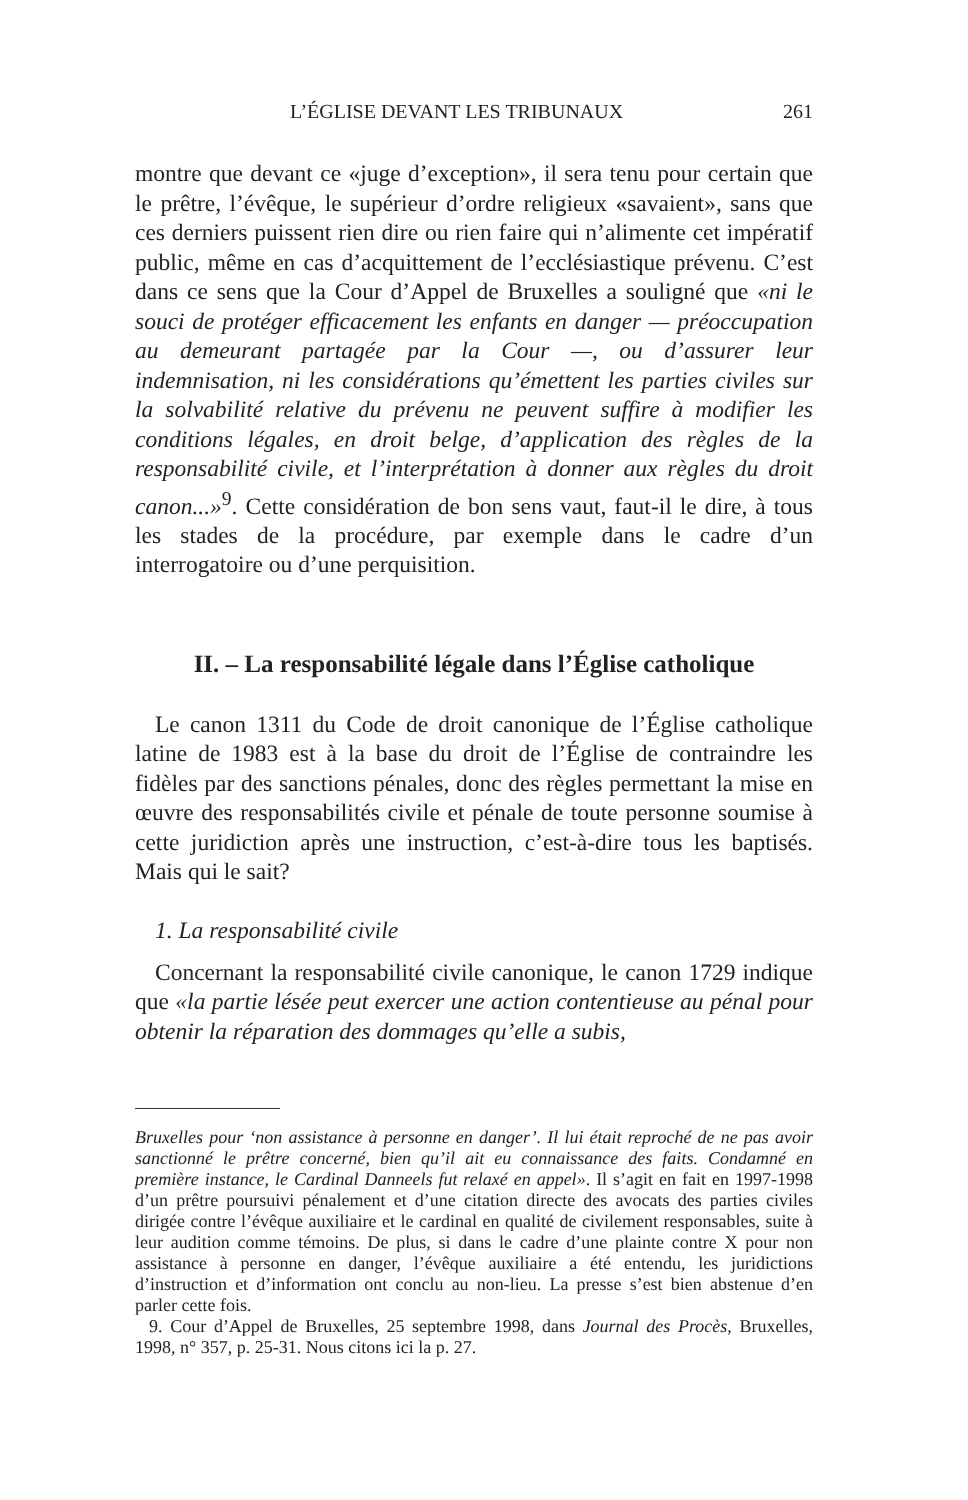L’ÉGLISE DEVANT LES TRIBUNAUX 261
montre que devant ce «juge d’exception», il sera tenu pour certain que le prêtre, l’évêque, le supérieur d’ordre religieux «savaient», sans que ces derniers puissent rien dire ou rien faire qui n’alimente cet impératif public, même en cas d’acquittement de l’ecclésiastique prévenu. C’est dans ce sens que la Cour d’Appel de Bruxelles a souligné que «ni le souci de protéger efficacement les enfants en danger — préoccupation au demeurant partagée par la Cour —, ou d’assurer leur indemnisation, ni les considérations qu’émettent les parties civiles sur la solvabilité relative du prévenu ne peuvent suffire à modifier les conditions légales, en droit belge, d’application des règles de la responsabilité civile, et l’interprétation à donner aux règles du droit canon...»<sup>9</sup>. Cette considération de bon sens vaut, faut-il le dire, à tous les stades de la procédure, par exemple dans le cadre d’un interrogatoire ou d’une perquisition.
II. – La responsabilité légale dans l’Église catholique
Le canon 1311 du Code de droit canonique de l’Église catholique latine de 1983 est à la base du droit de l’Église de contraindre les fidèles par des sanctions pénales, donc des règles permettant la mise en œuvre des responsabilités civile et pénale de toute personne soumise à cette juridiction après une instruction, c’est-à-dire tous les baptisés. Mais qui le sait?
1. La responsabilité civile
Concernant la responsabilité civile canonique, le canon 1729 indique que «la partie lésée peut exercer une action contentieuse au pénal pour obtenir la réparation des dommages qu’elle a subis,
Bruxelles pour ‘non assistance à personne en danger’. Il lui était reproché de ne pas avoir sanctionné le prêtre concerné, bien qu’il ait eu connaissance des faits. Condamné en première instance, le Cardinal Danneels fut relaxé en appel». Il s’agit en fait en 1997-1998 d’un prêtre poursuivi pénalement et d’une citation directe des avocats des parties civiles dirigée contre l’évêque auxiliaire et le cardinal en qualité de civilement responsables, suite à leur audition comme témoins. De plus, si dans le cadre d’une plainte contre X pour non assistance à personne en danger, l’évêque auxiliaire a été entendu, les juridictions d’instruction et d’information ont conclu au non-lieu. La presse s’est bien abstenue d’en parler cette fois.
9. Cour d’Appel de Bruxelles, 25 septembre 1998, dans Journal des Procès, Bruxelles, 1998, n° 357, p. 25-31. Nous citons ici la p. 27.